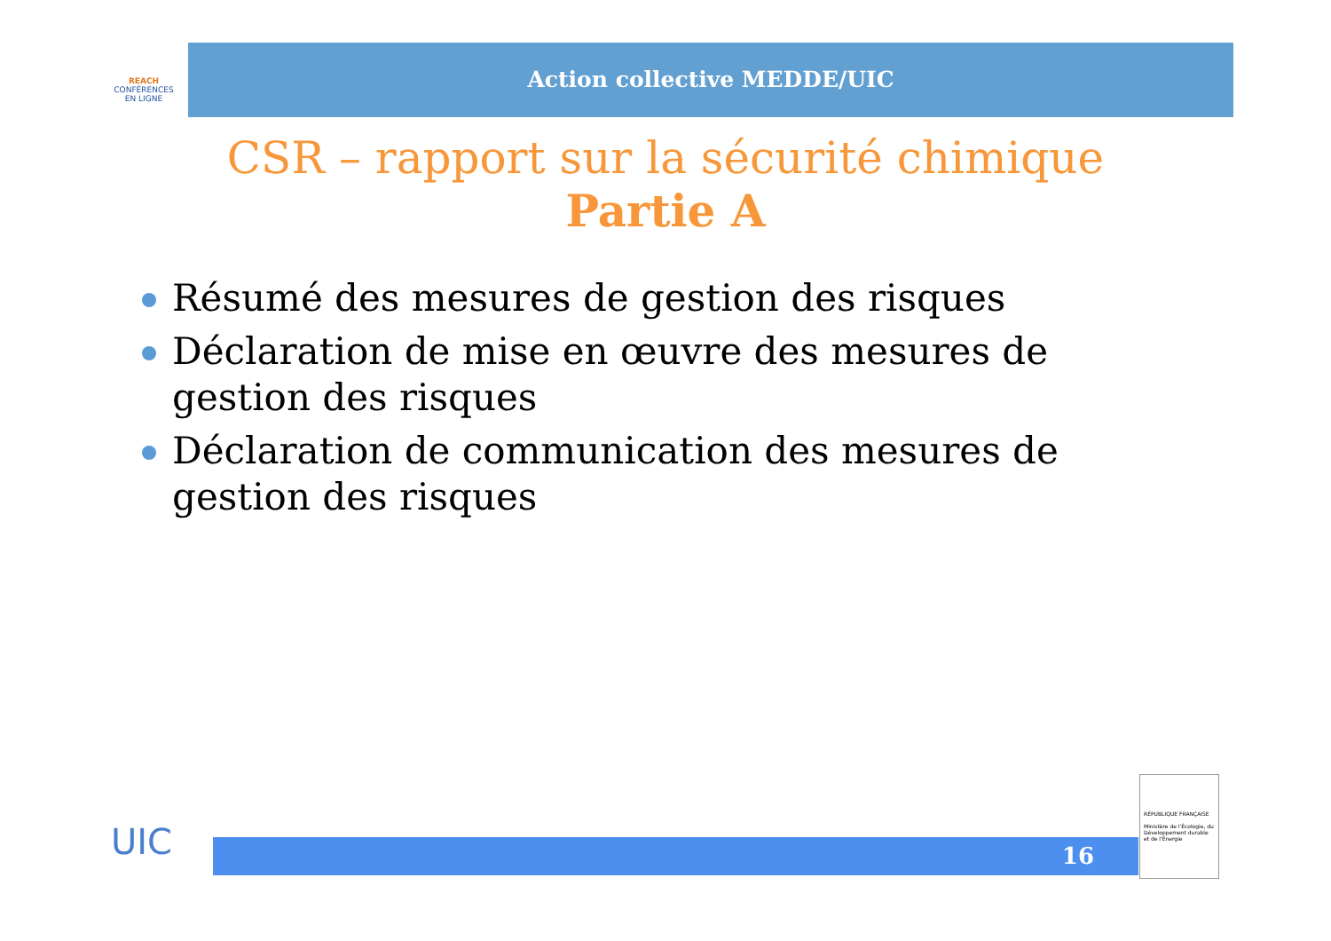REACH
CONFÉRENCES
EN LIGNE
Action collective MEDDE/UIC
CSR – rapport sur la sécurité chimique
Partie A
Résumé des mesures de gestion des risques
Déclaration de mise en œuvre des mesures de gestion des risques
Déclaration de communication des mesures de gestion des risques
UIC 16
RÉPUBLIQUE FRANÇAISE
Ministère de l'Écologie, du Développement durable et de l'Énergie